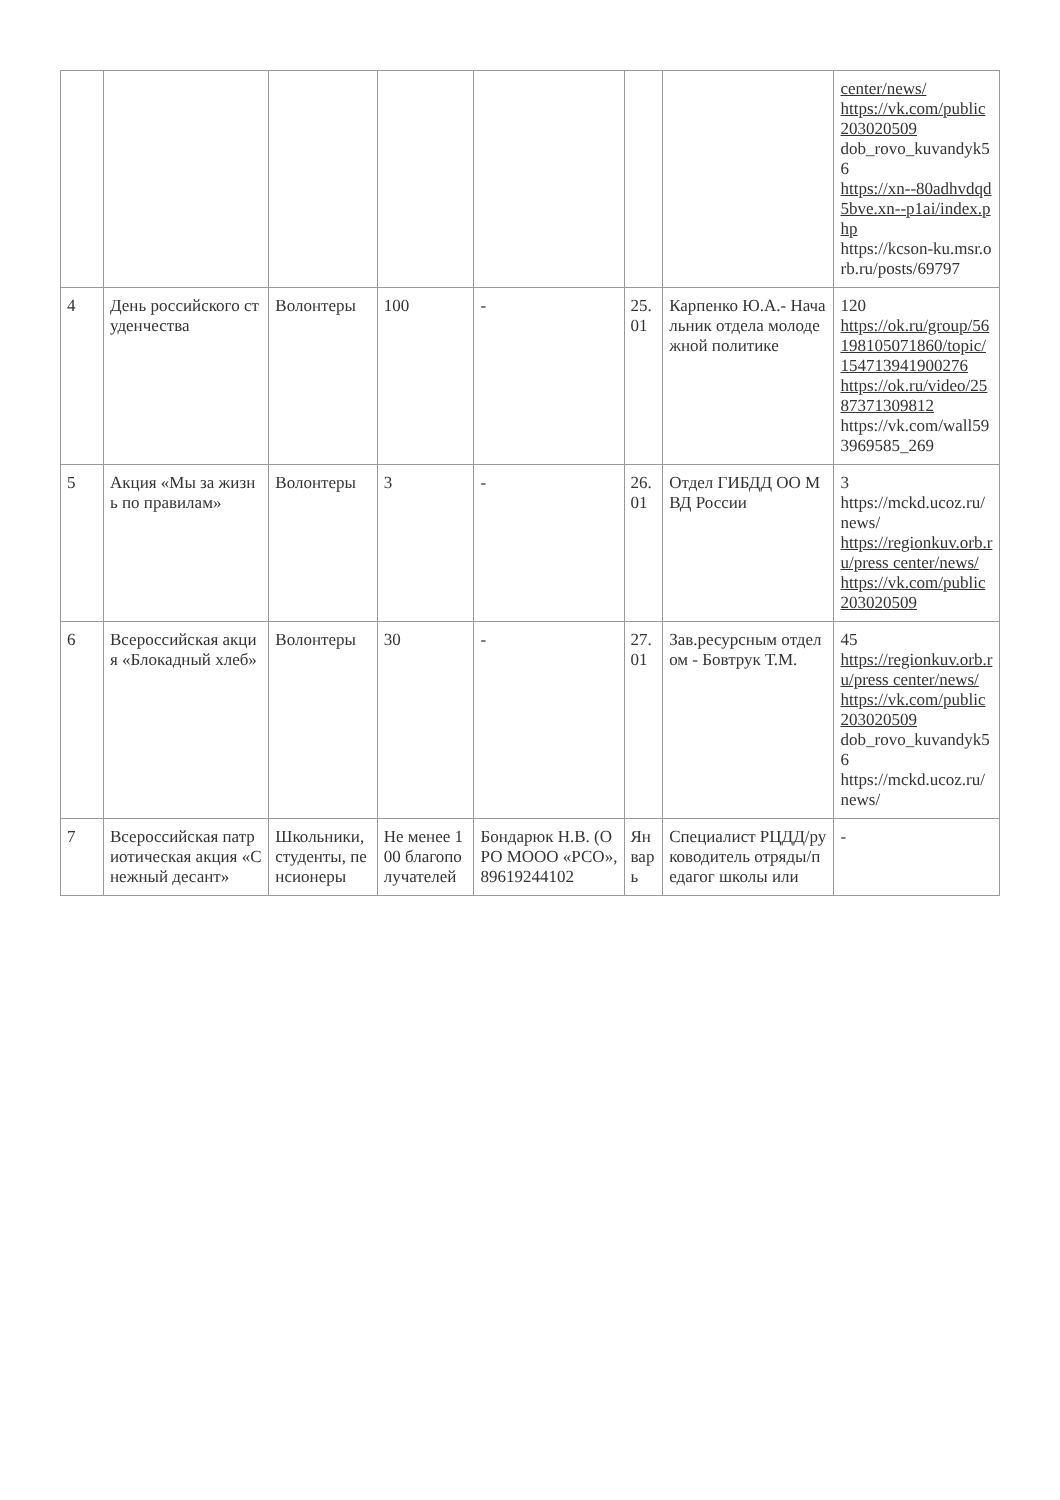| | | | | | | | center/news/ https://vk.com/public203020509 dob_rovo_kuvandyk56 https://xn--80adhvdqd5bve.xn--p1ai/index.php https://kcson-ku.msr.orb.ru/posts/69797 |
| 4 | День российского студенчества | Волонтеры | 100 | - | 25.01 | Карпенко Ю.А.- Начальник отдела молодежной политике | 120 https://ok.ru/group/56198105071860/topic/154713941900276 https://ok.ru/video/2587371309812 https://vk.com/wall593969585_269 |
| 5 | Акция «Мы за жизнь по правилам» | Волонтеры | 3 | - | 26.01 | Отдел ГИБДД ОО МВД России | 3 https://mckd.ucoz.ru/news/ https://regionkuv.orb.ru/press center/news/ https://vk.com/public203020509 |
| 6 | Всероссийская акция «Блокадный хлеб» | Волонтеры | 30 | - | 27.01 | Зав.ресурсным отделом - Бовтрук Т.М. | 45 https://regionkuv.orb.ru/press center/news/ https://vk.com/public203020509 dob_rovo_kuvandyk56 https://mckd.ucoz.ru/news/ |
| 7 | Всероссийская патриотическая акция «Снежный десант» | Школьники, студенты, пенсионеры | Не менее 100 благополучателей | Бондарюк Н.В. (ОРО МООО «РСО», 89619244102 | Январь | Специалист РЦДД/руководитель отряды/педагог школы или | - |